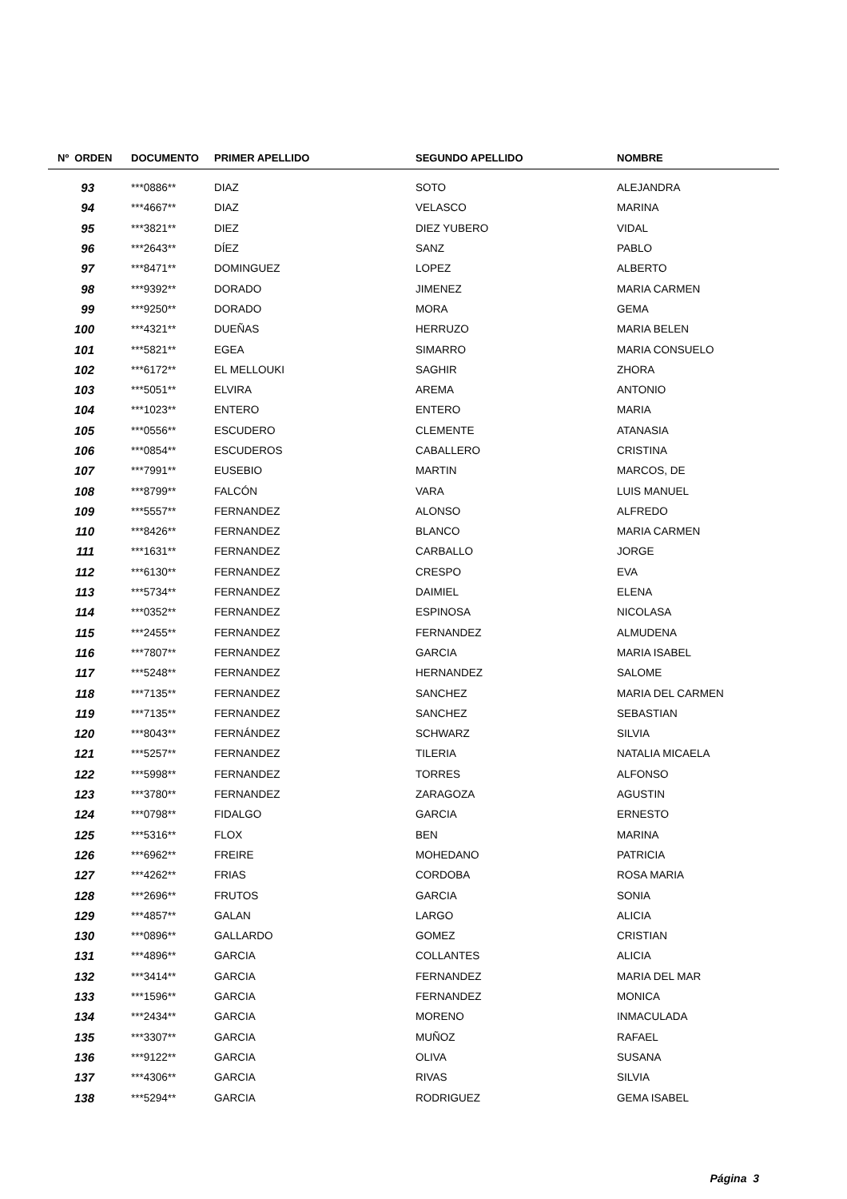| Nº ORDEN | DOCUMENTO | PRIMER APELLIDO | SEGUNDO APELLIDO | NOMBRE |
| --- | --- | --- | --- | --- |
| 93 | ***0886** | DIAZ | SOTO | ALEJANDRA |
| 94 | ***4667** | DIAZ | VELASCO | MARINA |
| 95 | ***3821** | DIEZ | DIEZ YUBERO | VIDAL |
| 96 | ***2643** | DÍEZ | SANZ | PABLO |
| 97 | ***8471** | DOMINGUEZ | LOPEZ | ALBERTO |
| 98 | ***9392** | DORADO | JIMENEZ | MARIA CARMEN |
| 99 | ***9250** | DORADO | MORA | GEMA |
| 100 | ***4321** | DUEÑAS | HERRUZO | MARIA BELEN |
| 101 | ***5821** | EGEA | SIMARRO | MARIA CONSUELO |
| 102 | ***6172** | EL MELLOUKI | SAGHIR | ZHORA |
| 103 | ***5051** | ELVIRA | AREMA | ANTONIO |
| 104 | ***1023** | ENTERO | ENTERO | MARIA |
| 105 | ***0556** | ESCUDERO | CLEMENTE | ATANASIA |
| 106 | ***0854** | ESCUDEROS | CABALLERO | CRISTINA |
| 107 | ***7991** | EUSEBIO | MARTIN | MARCOS, DE |
| 108 | ***8799** | FALCÓN | VARA | LUIS MANUEL |
| 109 | ***5557** | FERNANDEZ | ALONSO | ALFREDO |
| 110 | ***8426** | FERNANDEZ | BLANCO | MARIA CARMEN |
| 111 | ***1631** | FERNANDEZ | CARBALLO | JORGE |
| 112 | ***6130** | FERNANDEZ | CRESPO | EVA |
| 113 | ***5734** | FERNANDEZ | DAIMIEL | ELENA |
| 114 | ***0352** | FERNANDEZ | ESPINOSA | NICOLASA |
| 115 | ***2455** | FERNANDEZ | FERNANDEZ | ALMUDENA |
| 116 | ***7807** | FERNANDEZ | GARCIA | MARIA ISABEL |
| 117 | ***5248** | FERNANDEZ | HERNANDEZ | SALOME |
| 118 | ***7135** | FERNANDEZ | SANCHEZ | MARIA DEL CARMEN |
| 119 | ***7135** | FERNANDEZ | SANCHEZ | SEBASTIAN |
| 120 | ***8043** | FERNÁNDEZ | SCHWARZ | SILVIA |
| 121 | ***5257** | FERNANDEZ | TILERIA | NATALIA MICAELA |
| 122 | ***5998** | FERNANDEZ | TORRES | ALFONSO |
| 123 | ***3780** | FERNANDEZ | ZARAGOZA | AGUSTIN |
| 124 | ***0798** | FIDALGO | GARCIA | ERNESTO |
| 125 | ***5316** | FLOX | BEN | MARINA |
| 126 | ***6962** | FREIRE | MOHEDANO | PATRICIA |
| 127 | ***4262** | FRIAS | CORDOBA | ROSA MARIA |
| 128 | ***2696** | FRUTOS | GARCIA | SONIA |
| 129 | ***4857** | GALAN | LARGO | ALICIA |
| 130 | ***0896** | GALLARDO | GOMEZ | CRISTIAN |
| 131 | ***4896** | GARCIA | COLLANTES | ALICIA |
| 132 | ***3414** | GARCIA | FERNANDEZ | MARIA DEL MAR |
| 133 | ***1596** | GARCIA | FERNANDEZ | MONICA |
| 134 | ***2434** | GARCIA | MORENO | INMACULADA |
| 135 | ***3307** | GARCIA | MUÑOZ | RAFAEL |
| 136 | ***9122** | GARCIA | OLIVA | SUSANA |
| 137 | ***4306** | GARCIA | RIVAS | SILVIA |
| 138 | ***5294** | GARCIA | RODRIGUEZ | GEMA ISABEL |
Página 3